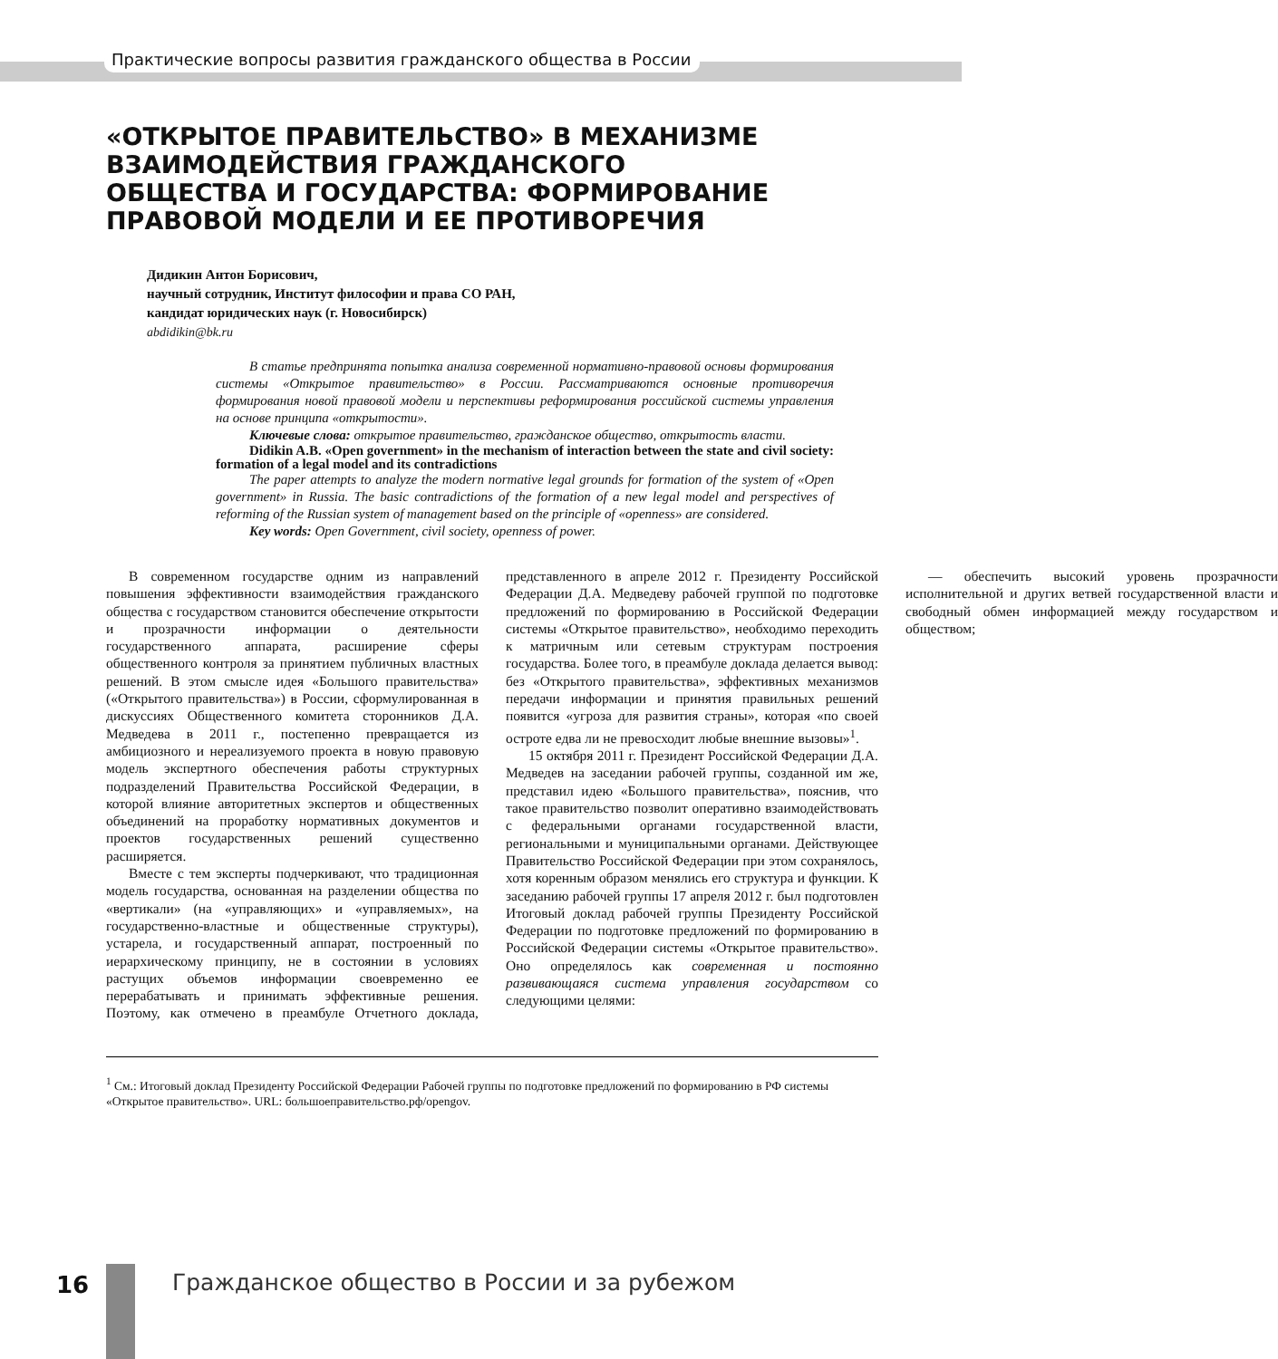Практические вопросы развития гражданского общества в России
«ОТКРЫТОЕ ПРАВИТЕЛЬСТВО» В МЕХАНИЗМЕ ВЗАИМОДЕЙСТВИЯ ГРАЖДАНСКОГО ОБЩЕСТВА И ГОСУДАРСТВА: ФОРМИРОВАНИЕ ПРАВОВОЙ МОДЕЛИ И ЕЕ ПРОТИВОРЕЧИЯ
Дидикин Антон Борисович,
научный сотрудник, Институт философии и права СО РАН,
кандидат юридических наук (г. Новосибирск)
abdidikin@bk.ru
В статье предпринята попытка анализа современной нормативно-правовой основы формирования системы «Открытое правительство» в России. Рассматриваются основные противоречия формирования новой правовой модели и перспективы реформирования российской системы управления на основе принципа «открытости».
Ключевые слова: открытое правительство, гражданское общество, открытость власти.
Didikin A.B. «Open government» in the mechanism of interaction between the state and civil society: formation of a legal model and its contradictions
The paper attempts to analyze the modern normative legal grounds for formation of the system of «Open government» in Russia. The basic contradictions of the formation of a new legal model and perspectives of reforming of the Russian system of management based on the principle of «openness» are considered.
Key words: Open Government, civil society, openness of power.
В современном государстве одним из направлений повышения эффективности взаимодействия гражданского общества с государством становится обеспечение открытости и прозрачности информации о деятельности государственного аппарата, расширение сферы общественного контроля за принятием публичных властных решений. В этом смысле идея «Большого правительства» («Открытого правительства») в России, сформулированная в дискуссиях Общественного комитета сторонников Д.А. Медведева в 2011 г., постепенно превращается из амбициозного и нереализуемого проекта в новую правовую модель экспертного обеспечения работы структурных подразделений Правительства Российской Федерации, в которой влияние авторитетных экспертов и общественных объединений на проработку нормативных документов и проектов государственных решений существенно расширяется.
Вместе с тем эксперты подчеркивают, что традиционная модель государства, основанная на разделении общества по «вертикали» (на «управляющих» и «управляемых», на государственно-властные и общественные структуры), устарела, и государственный аппарат, построенный по иерархическому принципу, не в состоянии в условиях растущих объемов информации своевременно ее перерабатывать и принимать эффективные решения. Поэтому, как отмечено в преамбуле Отчетного доклада, представленного в апреле 2012 г. Президенту Российской Федерации Д.А. Медведеву рабочей группой по подготовке предложений по формированию в Российской Федерации системы «Открытое правительство», необходимо переходить к матричным или сетевым структурам построения государства. Более того, в преамбуле доклада делается вывод: без «Открытого правительства», эффективных механизмов передачи информации и принятия правильных решений появится «угроза для развития страны», которая «по своей остроте едва ли не превосходит любые внешние вызовы»<sup>1</sup>.
15 октября 2011 г. Президент Российской Федерации Д.А. Медведев на заседании рабочей группы, созданной им же, представил идею «Большого правительства», пояснив, что такое правительство позволит оперативно взаимодействовать с федеральными органами государственной власти, региональными и муниципальными органами. Действующее Правительство Российской Федерации при этом сохранялось, хотя коренным образом менялись его структура и функции. К заседанию рабочей группы 17 апреля 2012 г. был подготовлен Итоговый доклад рабочей группы Президенту Российской Федерации по подготовке предложений по формированию в Российской Федерации системы «Открытое правительство». Оно определялось как современная и постоянно развивающаяся система управления государством со следующими целями:
— обеспечить высокий уровень прозрачности исполнительной и других ветвей государственной власти и свободный обмен информацией между государством и обществом;
<sup>1</sup> См.: Итоговый доклад Президенту Российской Федерации Рабочей группы по подготовке предложений по формированию в РФ системы «Открытое правительство». URL: большоеправительство.рф/opengov.
16
Гражданское общество в России и за рубежом